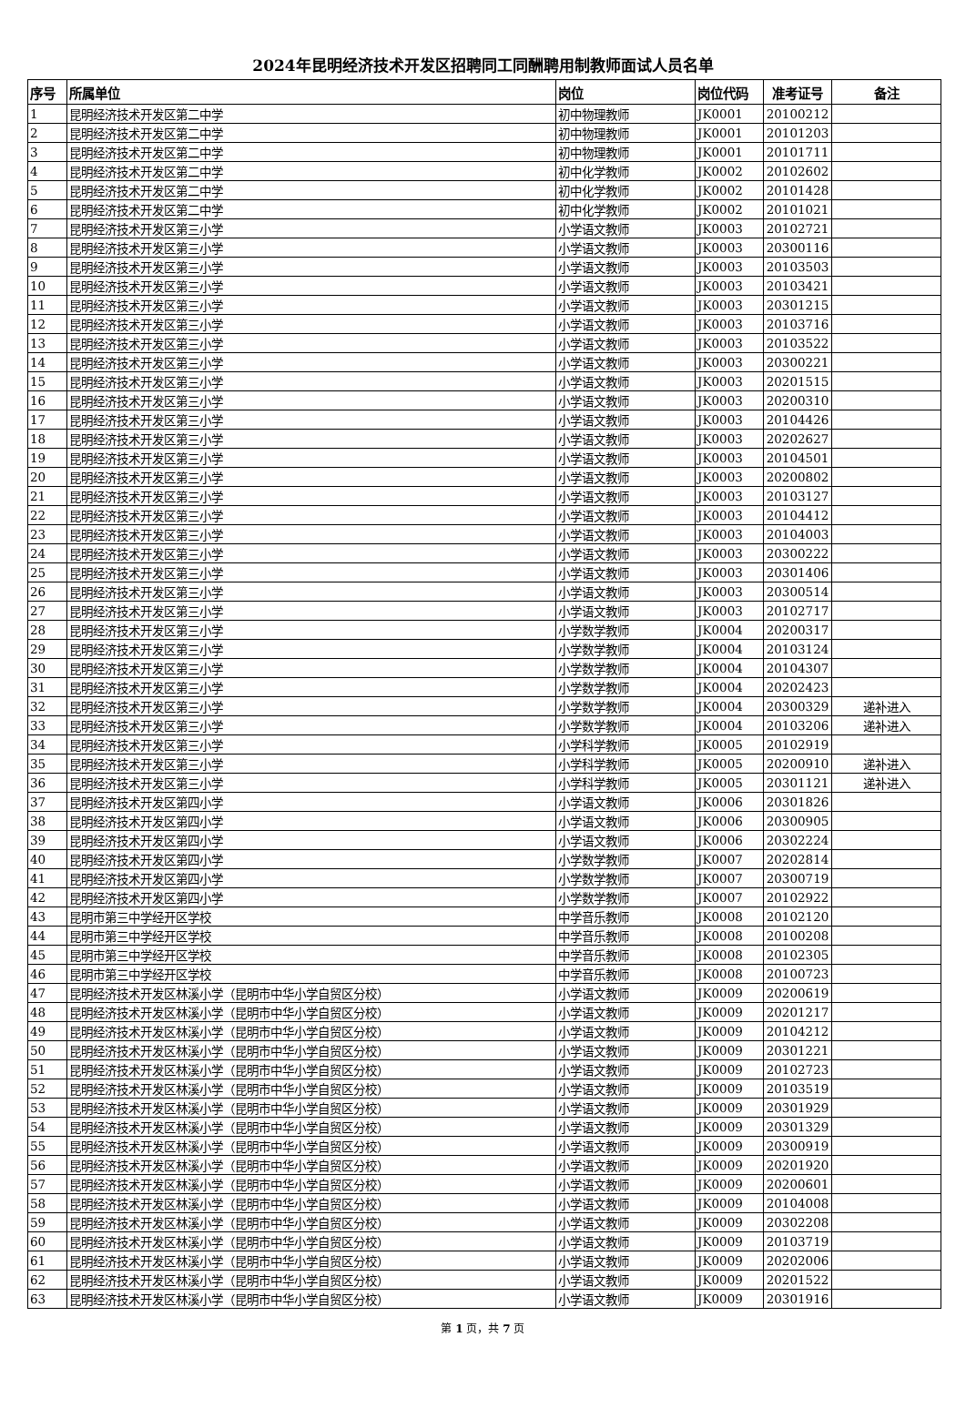2024年昆明经济技术开发区招聘同工同酬聘用制教师面试人员名单
| 序号 | 所属单位 | 岗位 | 岗位代码 | 准考证号 | 备注 |
| --- | --- | --- | --- | --- | --- |
| 1 | 昆明经济技术开发区第二中学 | 初中物理教师 | JK0001 | 20100212 | |
| 2 | 昆明经济技术开发区第二中学 | 初中物理教师 | JK0001 | 20101203 | |
| 3 | 昆明经济技术开发区第二中学 | 初中物理教师 | JK0001 | 20101711 | |
| 4 | 昆明经济技术开发区第二中学 | 初中化学教师 | JK0002 | 20102602 | |
| 5 | 昆明经济技术开发区第二中学 | 初中化学教师 | JK0002 | 20101428 | |
| 6 | 昆明经济技术开发区第二中学 | 初中化学教师 | JK0002 | 20101021 | |
| 7 | 昆明经济技术开发区第三小学 | 小学语文教师 | JK0003 | 20102721 | |
| 8 | 昆明经济技术开发区第三小学 | 小学语文教师 | JK0003 | 20300116 | |
| 9 | 昆明经济技术开发区第三小学 | 小学语文教师 | JK0003 | 20103503 | |
| 10 | 昆明经济技术开发区第三小学 | 小学语文教师 | JK0003 | 20103421 | |
| 11 | 昆明经济技术开发区第三小学 | 小学语文教师 | JK0003 | 20301215 | |
| 12 | 昆明经济技术开发区第三小学 | 小学语文教师 | JK0003 | 20103716 | |
| 13 | 昆明经济技术开发区第三小学 | 小学语文教师 | JK0003 | 20103522 | |
| 14 | 昆明经济技术开发区第三小学 | 小学语文教师 | JK0003 | 20300221 | |
| 15 | 昆明经济技术开发区第三小学 | 小学语文教师 | JK0003 | 20201515 | |
| 16 | 昆明经济技术开发区第三小学 | 小学语文教师 | JK0003 | 20200310 | |
| 17 | 昆明经济技术开发区第三小学 | 小学语文教师 | JK0003 | 20104426 | |
| 18 | 昆明经济技术开发区第三小学 | 小学语文教师 | JK0003 | 20202627 | |
| 19 | 昆明经济技术开发区第三小学 | 小学语文教师 | JK0003 | 20104501 | |
| 20 | 昆明经济技术开发区第三小学 | 小学语文教师 | JK0003 | 20200802 | |
| 21 | 昆明经济技术开发区第三小学 | 小学语文教师 | JK0003 | 20103127 | |
| 22 | 昆明经济技术开发区第三小学 | 小学语文教师 | JK0003 | 20104412 | |
| 23 | 昆明经济技术开发区第三小学 | 小学语文教师 | JK0003 | 20104003 | |
| 24 | 昆明经济技术开发区第三小学 | 小学语文教师 | JK0003 | 20300222 | |
| 25 | 昆明经济技术开发区第三小学 | 小学语文教师 | JK0003 | 20301406 | |
| 26 | 昆明经济技术开发区第三小学 | 小学语文教师 | JK0003 | 20300514 | |
| 27 | 昆明经济技术开发区第三小学 | 小学语文教师 | JK0003 | 20102717 | |
| 28 | 昆明经济技术开发区第三小学 | 小学数学教师 | JK0004 | 20200317 | |
| 29 | 昆明经济技术开发区第三小学 | 小学数学教师 | JK0004 | 20103124 | |
| 30 | 昆明经济技术开发区第三小学 | 小学数学教师 | JK0004 | 20104307 | |
| 31 | 昆明经济技术开发区第三小学 | 小学数学教师 | JK0004 | 20202423 | |
| 32 | 昆明经济技术开发区第三小学 | 小学数学教师 | JK0004 | 20300329 | 递补进入 |
| 33 | 昆明经济技术开发区第三小学 | 小学数学教师 | JK0004 | 20103206 | 递补进入 |
| 34 | 昆明经济技术开发区第三小学 | 小学科学教师 | JK0005 | 20102919 | |
| 35 | 昆明经济技术开发区第三小学 | 小学科学教师 | JK0005 | 20200910 | 递补进入 |
| 36 | 昆明经济技术开发区第三小学 | 小学科学教师 | JK0005 | 20301121 | 递补进入 |
| 37 | 昆明经济技术开发区第四小学 | 小学语文教师 | JK0006 | 20301826 | |
| 38 | 昆明经济技术开发区第四小学 | 小学语文教师 | JK0006 | 20300905 | |
| 39 | 昆明经济技术开发区第四小学 | 小学语文教师 | JK0006 | 20302224 | |
| 40 | 昆明经济技术开发区第四小学 | 小学数学教师 | JK0007 | 20202814 | |
| 41 | 昆明经济技术开发区第四小学 | 小学数学教师 | JK0007 | 20300719 | |
| 42 | 昆明经济技术开发区第四小学 | 小学数学教师 | JK0007 | 20102922 | |
| 43 | 昆明市第三中学经开区学校 | 中学音乐教师 | JK0008 | 20102120 | |
| 44 | 昆明市第三中学经开区学校 | 中学音乐教师 | JK0008 | 20100208 | |
| 45 | 昆明市第三中学经开区学校 | 中学音乐教师 | JK0008 | 20102305 | |
| 46 | 昆明市第三中学经开区学校 | 中学音乐教师 | JK0008 | 20100723 | |
| 47 | 昆明经济技术开发区林溪小学（昆明市中华小学自贸区分校） | 小学语文教师 | JK0009 | 20200619 | |
| 48 | 昆明经济技术开发区林溪小学（昆明市中华小学自贸区分校） | 小学语文教师 | JK0009 | 20201217 | |
| 49 | 昆明经济技术开发区林溪小学（昆明市中华小学自贸区分校） | 小学语文教师 | JK0009 | 20104212 | |
| 50 | 昆明经济技术开发区林溪小学（昆明市中华小学自贸区分校） | 小学语文教师 | JK0009 | 20301221 | |
| 51 | 昆明经济技术开发区林溪小学（昆明市中华小学自贸区分校） | 小学语文教师 | JK0009 | 20102723 | |
| 52 | 昆明经济技术开发区林溪小学（昆明市中华小学自贸区分校） | 小学语文教师 | JK0009 | 20103519 | |
| 53 | 昆明经济技术开发区林溪小学（昆明市中华小学自贸区分校） | 小学语文教师 | JK0009 | 20301929 | |
| 54 | 昆明经济技术开发区林溪小学（昆明市中华小学自贸区分校） | 小学语文教师 | JK0009 | 20301329 | |
| 55 | 昆明经济技术开发区林溪小学（昆明市中华小学自贸区分校） | 小学语文教师 | JK0009 | 20300919 | |
| 56 | 昆明经济技术开发区林溪小学（昆明市中华小学自贸区分校） | 小学语文教师 | JK0009 | 20201920 | |
| 57 | 昆明经济技术开发区林溪小学（昆明市中华小学自贸区分校） | 小学语文教师 | JK0009 | 20200601 | |
| 58 | 昆明经济技术开发区林溪小学（昆明市中华小学自贸区分校） | 小学语文教师 | JK0009 | 20104008 | |
| 59 | 昆明经济技术开发区林溪小学（昆明市中华小学自贸区分校） | 小学语文教师 | JK0009 | 20302208 | |
| 60 | 昆明经济技术开发区林溪小学（昆明市中华小学自贸区分校） | 小学语文教师 | JK0009 | 20103719 | |
| 61 | 昆明经济技术开发区林溪小学（昆明市中华小学自贸区分校） | 小学语文教师 | JK0009 | 20202006 | |
| 62 | 昆明经济技术开发区林溪小学（昆明市中华小学自贸区分校） | 小学语文教师 | JK0009 | 20201522 | |
| 63 | 昆明经济技术开发区林溪小学（昆明市中华小学自贸区分校） | 小学语文教师 | JK0009 | 20301916 | |
第 1 页，共 7 页